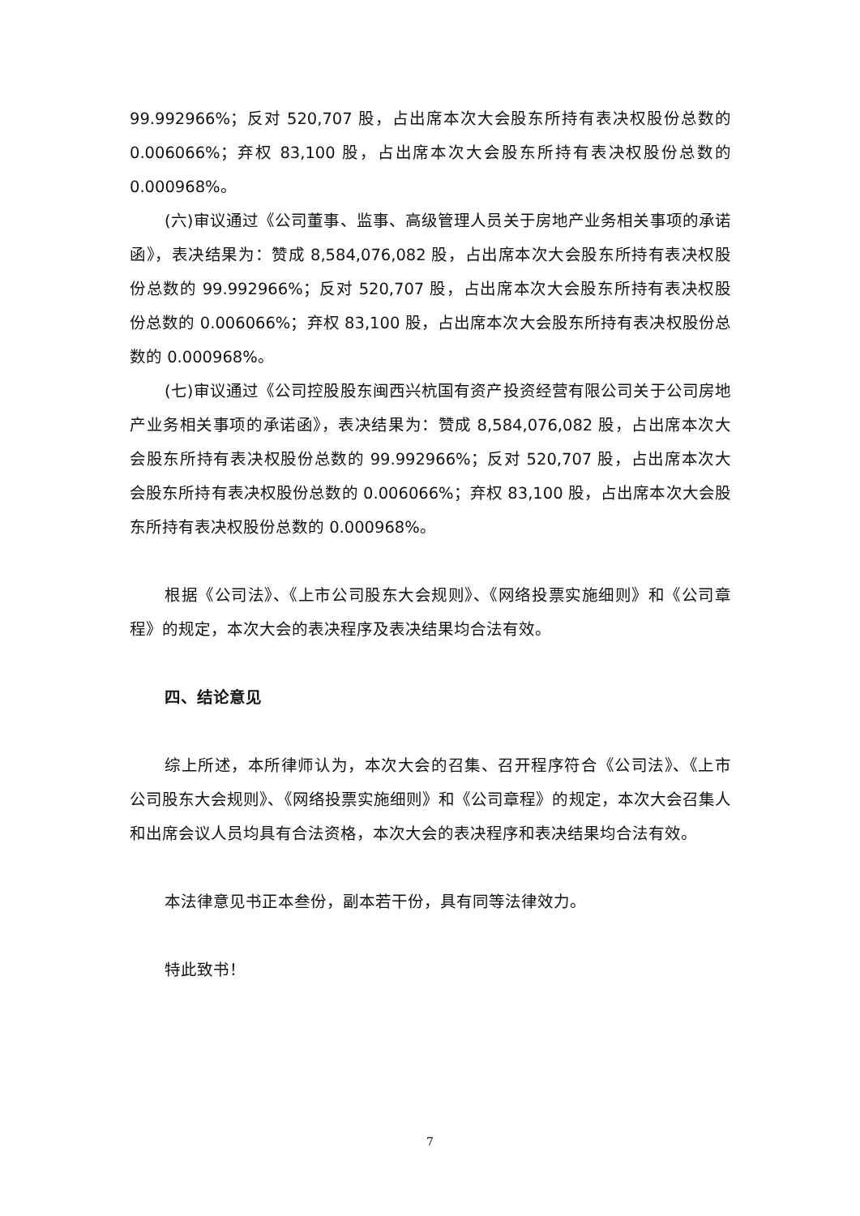99.992966%；反对 520,707 股，占出席本次大会股东所持有表决权股份总数的 0.006066%；弃权 83,100 股，占出席本次大会股东所持有表决权股份总数的 0.000968%。
(六)审议通过《公司董事、监事、高级管理人员关于房地产业务相关事项的承诺函》，表决结果为：赞成 8,584,076,082 股，占出席本次大会股东所持有表决权股份总数的 99.992966%；反对 520,707 股，占出席本次大会股东所持有表决权股份总数的 0.006066%；弃权 83,100 股，占出席本次大会股东所持有表决权股份总数的 0.000968%。
(七)审议通过《公司控股股东闽西兴杭国有资产投资经营有限公司关于公司房地产业务相关事项的承诺函》，表决结果为：赞成 8,584,076,082 股，占出席本次大会股东所持有表决权股份总数的 99.992966%；反对 520,707 股，占出席本次大会股东所持有表决权股份总数的 0.006066%；弃权 83,100 股，占出席本次大会股东所持有表决权股份总数的 0.000968%。
根据《公司法》、《上市公司股东大会规则》、《网络投票实施细则》和《公司章程》的规定，本次大会的表决程序及表决结果均合法有效。
四、结论意见
综上所述，本所律师认为，本次大会的召集、召开程序符合《公司法》、《上市公司股东大会规则》、《网络投票实施细则》和《公司章程》的规定，本次大会召集人和出席会议人员均具有合法资格，本次大会的表决程序和表决结果均合法有效。
本法律意见书正本叁份，副本若干份，具有同等法律效力。
特此致书！
7